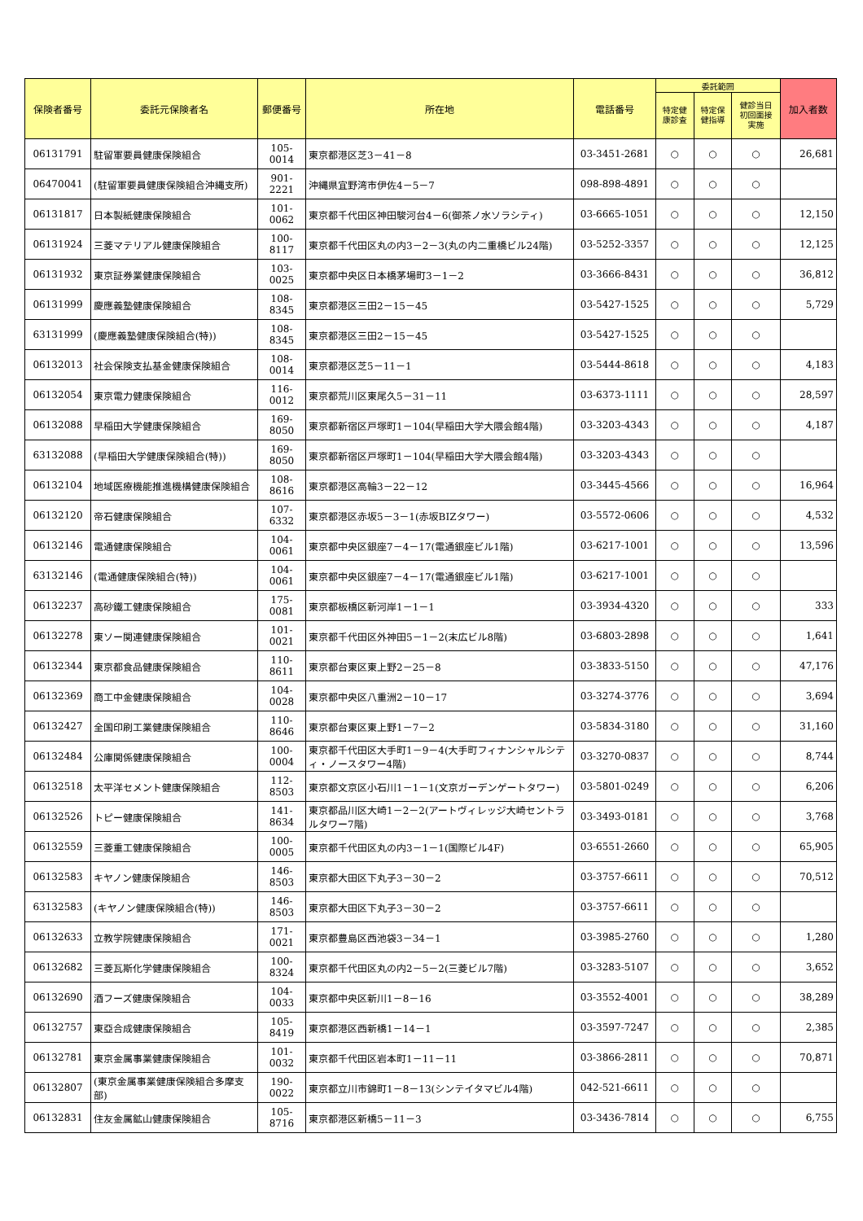| 保険者番号 | 委託元保険者名 | 郵便番号 | 所在地 | 電話番号 | 委託範囲 | | | 加入者数 |
| --- | --- | --- | --- | --- | --- | --- | --- | --- |
| | | | | | 特定健 康診査 | 特定保 健指導 | 健診当日 初回面接 実施 | |
| 06131791 | 駐留軍要員健康保険組合 | 105-0014 | 東京都港区芝3－41－8 | 03-3451-2681 | ○ | ○ | ○ | 26,681 |
| 06470041 | (駐留軍要員健康保険組合沖縄支所) | 901-2221 | 沖縄県宜野湾市伊佐4－5－7 | 098-898-4891 | ○ | ○ | ○ | |
| 06131817 | 日本製紙健康保険組合 | 101-0062 | 東京都千代田区神田駿河台4－6(御茶ノ水ソラシティ) | 03-6665-1051 | ○ | ○ | ○ | 12,150 |
| 06131924 | 三菱マテリアル健康保険組合 | 100-8117 | 東京都千代田区丸の内3－2－3(丸の内二重橋ビル24階) | 03-5252-3357 | ○ | ○ | ○ | 12,125 |
| 06131932 | 東京証券業健康保険組合 | 103-0025 | 東京都中央区日本橋茅場町3－1－2 | 03-3666-8431 | ○ | ○ | ○ | 36,812 |
| 06131999 | 慶應義塾健康保険組合 | 108-8345 | 東京都港区三田2－15－45 | 03-5427-1525 | ○ | ○ | ○ | 5,729 |
| 63131999 | (慶應義塾健康保険組合(特)) | 108-8345 | 東京都港区三田2－15－45 | 03-5427-1525 | ○ | ○ | ○ | |
| 06132013 | 社会保険支払基金健康保険組合 | 108-0014 | 東京都港区芝5－11－1 | 03-5444-8618 | ○ | ○ | ○ | 4,183 |
| 06132054 | 東京電力健康保険組合 | 116-0012 | 東京都荒川区東尾久5－31－11 | 03-6373-1111 | ○ | ○ | ○ | 28,597 |
| 06132088 | 早稲田大学健康保険組合 | 169-8050 | 東京都新宿区戸塚町1－104(早稲田大学大隈会館4階) | 03-3203-4343 | ○ | ○ | ○ | 4,187 |
| 63132088 | (早稲田大学健康保険組合(特)) | 169-8050 | 東京都新宿区戸塚町1－104(早稲田大学大隈会館4階) | 03-3203-4343 | ○ | ○ | ○ | |
| 06132104 | 地域医療機能推進機構健康保険組合 | 108-8616 | 東京都港区高輪3－22－12 | 03-3445-4566 | ○ | ○ | ○ | 16,964 |
| 06132120 | 帝石健康保険組合 | 107-6332 | 東京都港区赤坂5－3－1(赤坂BIZタワー) | 03-5572-0606 | ○ | ○ | ○ | 4,532 |
| 06132146 | 電通健康保険組合 | 104-0061 | 東京都中央区銀座7－4－17(電通銀座ビル1階) | 03-6217-1001 | ○ | ○ | ○ | 13,596 |
| 63132146 | (電通健康保険組合(特)) | 104-0061 | 東京都中央区銀座7－4－17(電通銀座ビル1階) | 03-6217-1001 | ○ | ○ | ○ | |
| 06132237 | 高砂鐵工健康保険組合 | 175-0081 | 東京都板橋区新河岸1－1－1 | 03-3934-4320 | ○ | ○ | ○ | 333 |
| 06132278 | 東ソー関連健康保険組合 | 101-0021 | 東京都千代田区外神田5－1－2(末広ビル8階) | 03-6803-2898 | ○ | ○ | ○ | 1,641 |
| 06132344 | 東京都食品健康保険組合 | 110-8611 | 東京都台東区東上野2－25－8 | 03-3833-5150 | ○ | ○ | ○ | 47,176 |
| 06132369 | 商工中金健康保険組合 | 104-0028 | 東京都中央区八重洲2－10－17 | 03-3274-3776 | ○ | ○ | ○ | 3,694 |
| 06132427 | 全国印刷工業健康保険組合 | 110-8646 | 東京都台東区東上野1－7－2 | 03-5834-3180 | ○ | ○ | ○ | 31,160 |
| 06132484 | 公庫関係健康保険組合 | 100-0004 | 東京都千代田区大手町1－9－4(大手町フィナンシャルシティ・ノースタワー4階) | 03-3270-0837 | ○ | ○ | ○ | 8,744 |
| 06132518 | 太平洋セメント健康保険組合 | 112-8503 | 東京都文京区小石川1－1－1(文京ガーデンゲートタワー) | 03-5801-0249 | ○ | ○ | ○ | 6,206 |
| 06132526 | トピー健康保険組合 | 141-8634 | 東京都品川区大崎1－2－2(アートヴィレッジ大崎セントラルタワー7階) | 03-3493-0181 | ○ | ○ | ○ | 3,768 |
| 06132559 | 三菱重工健康保険組合 | 100-0005 | 東京都千代田区丸の内3－1－1(国際ビル4F) | 03-6551-2660 | ○ | ○ | ○ | 65,905 |
| 06132583 | キヤノン健康保険組合 | 146-8503 | 東京都大田区下丸子3－30－2 | 03-3757-6611 | ○ | ○ | ○ | 70,512 |
| 63132583 | (キヤノン健康保険組合(特)) | 146-8503 | 東京都大田区下丸子3－30－2 | 03-3757-6611 | ○ | ○ | ○ | |
| 06132633 | 立教学院健康保険組合 | 171-0021 | 東京都豊島区西池袋3－34－1 | 03-3985-2760 | ○ | ○ | ○ | 1,280 |
| 06132682 | 三菱瓦斯化学健康保険組合 | 100-8324 | 東京都千代田区丸の内2－5－2(三菱ビル7階) | 03-3283-5107 | ○ | ○ | ○ | 3,652 |
| 06132690 | 酒フーズ健康保険組合 | 104-0033 | 東京都中央区新川1－8－16 | 03-3552-4001 | ○ | ○ | ○ | 38,289 |
| 06132757 | 東亞合成健康保険組合 | 105-8419 | 東京都港区西新橋1－14－1 | 03-3597-7247 | ○ | ○ | ○ | 2,385 |
| 06132781 | 東京金属事業健康保険組合 | 101-0032 | 東京都千代田区岩本町1－11－11 | 03-3866-2811 | ○ | ○ | ○ | 70,871 |
| 06132807 | (東京金属事業健康保険組合多摩支部) | 190-0022 | 東京都立川市錦町1－8－13(シンテイタマビル4階) | 042-521-6611 | ○ | ○ | ○ | |
| 06132831 | 住友金属鉱山健康保険組合 | 105-8716 | 東京都港区新橋5－11－3 | 03-3436-7814 | ○ | ○ | ○ | 6,755 |